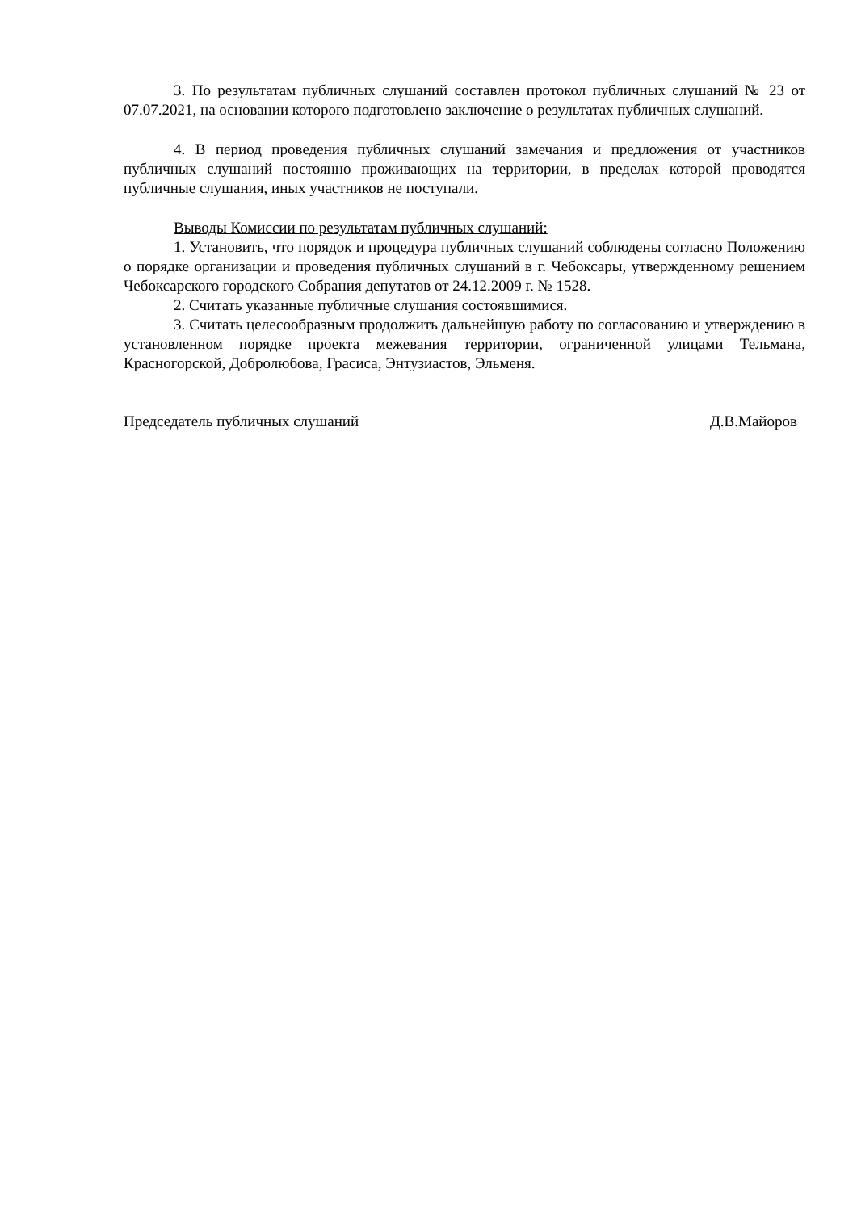3. По результатам публичных слушаний составлен протокол публичных слушаний № 23 от 07.07.2021, на основании которого подготовлено заключение о результатах публичных слушаний.
4. В период проведения публичных слушаний замечания и предложения от участников публичных слушаний постоянно проживающих на территории, в пределах которой проводятся публичные слушания, иных участников не поступали.
Выводы Комиссии по результатам публичных слушаний:
1. Установить, что порядок и процедура публичных слушаний соблюдены согласно Положению о порядке организации и проведения публичных слушаний в г. Чебоксары, утвержденному решением Чебоксарского городского Собрания депутатов от 24.12.2009 г. № 1528.
2. Считать указанные публичные слушания состоявшимися.
3. Считать целесообразным продолжить дальнейшую работу по согласованию и утверждению в установленном порядке проекта межевания территории, ограниченной улицами Тельмана, Красногорской, Добролюбова, Грасиса, Энтузиастов, Эльменя.
Председатель публичных слушаний Д.В.Майоров